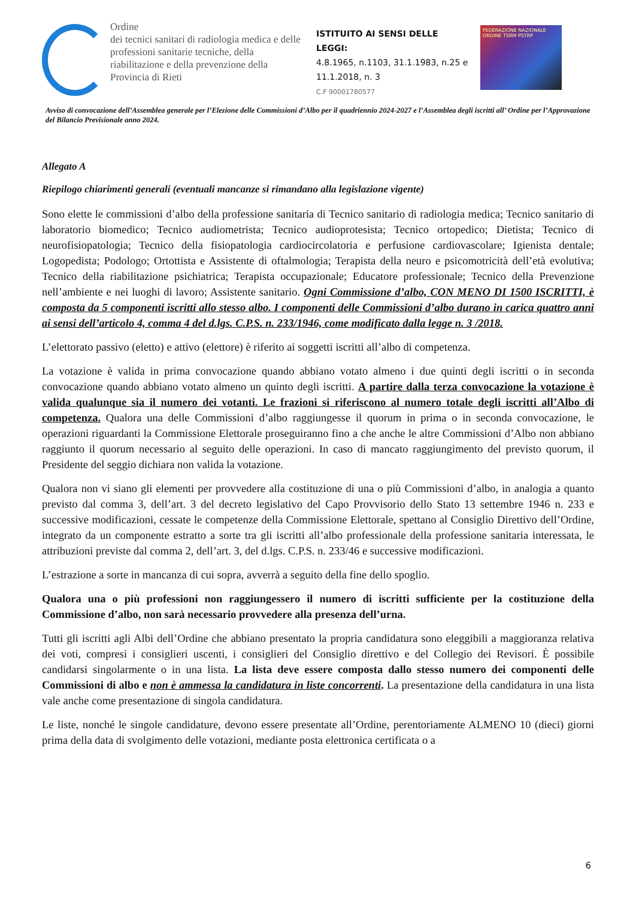Ordine
dei tecnici sanitari di radiologia medica e delle professioni sanitarie tecniche, della riabilitazione e della prevenzione della Provincia di Rieti
ISTITUITO AI SENSI DELLE LEGGI:
4.8.1965, n.1103, 31.1.1983, n.25 e 11.1.2018, n. 3
C.F 90001780577
FEDERAZIONE NAZIONALE
ORDINE TSRM PSTRP
Avviso di convocazione dell’Assemblea generale per l’Elezione delle Commissioni d’Albo per il quadriennio 2024-2027 e l’Assemblea degli iscritti all’ Ordine per l’Approvazione del Bilancio Previsionale anno 2024.
Allegato A
Riepilogo chiarimenti generali (eventuali mancanze si rimandano alla legislazione vigente)
Sono elette le commissioni d’albo della professione sanitaria di Tecnico sanitario di radiologia medica; Tecnico sanitario di laboratorio biomedico; Tecnico audiometrista; Tecnico audioprotesista; Tecnico ortopedico; Dietista; Tecnico di neurofisiopatologia; Tecnico della fisiopatologia cardiocircolatoria e perfusione cardiovascolare; Igienista dentale; Logopedista; Podologo; Ortottista e Assistente di oftalmologia; Terapista della neuro e psicomotricità dell’età evolutiva; Tecnico della riabilitazione psichiatrica; Terapista occupazionale; Educatore professionale; Tecnico della Prevenzione nell’ambiente e nei luoghi di lavoro; Assistente sanitario. Ogni Commissione d’albo, CON MENO DI 1500 ISCRITTI, è composta da 5 componenti iscritti allo stesso albo. I componenti delle Commissioni d’albo durano in carica quattro anni ai sensi dell’articolo 4, comma 4 del d.lgs. C.P.S. n. 233/1946, come modificato dalla legge n. 3 /2018.
L’elettorato passivo (eletto) e attivo (elettore) è riferito ai soggetti iscritti all’albo di competenza.
La votazione è valida in prima convocazione quando abbiano votato almeno i due quinti degli iscritti o in seconda convocazione quando abbiano votato almeno un quinto degli iscritti. A partire dalla terza convocazione la votazione è valida qualunque sia il numero dei votanti. Le frazioni si riferiscono al numero totale degli iscritti all’Albo di competenza. Qualora una delle Commissioni d’albo raggiungesse il quorum in prima o in seconda convocazione, le operazioni riguardanti la Commissione Elettorale proseguiranno fino a che anche le altre Commissioni d’Albo non abbiano raggiunto il quorum necessario al seguito delle operazioni. In caso di mancato raggiungimento del previsto quorum, il Presidente del seggio dichiara non valida la votazione.
Qualora non vi siano gli elementi per provvedere alla costituzione di una o più Commissioni d’albo, in analogia a quanto previsto dal comma 3, dell’art. 3 del decreto legislativo del Capo Provvisorio dello Stato 13 settembre 1946 n. 233 e successive modificazioni, cessate le competenze della Commissione Elettorale, spettano al Consiglio Direttivo dell’Ordine, integrato da un componente estratto a sorte tra gli iscritti all’albo professionale della professione sanitaria interessata, le attribuzioni previste dal comma 2, dell’art. 3, del d.lgs. C.P.S. n. 233/46 e successive modificazioni.
L’estrazione a sorte in mancanza di cui sopra, avverrà a seguito della fine dello spoglio.
Qualora una o più professioni non raggiungessero il numero di iscritti sufficiente per la costituzione della Commissione d’albo, non sarà necessario provvedere alla presenza dell’urna.
Tutti gli iscritti agli Albi dell’Ordine che abbiano presentato la propria candidatura sono eleggibili a maggioranza relativa dei voti, compresi i consiglieri uscenti, i consiglieri del Consiglio direttivo e del Collegio dei Revisori. È possibile candidarsi singolarmente o in una lista. La lista deve essere composta dallo stesso numero dei componenti delle Commissioni di albo e non è ammessa la candidatura in liste concorrenti. La presentazione della candidatura in una lista vale anche come presentazione di singola candidatura.
Le liste, nonché le singole candidature, devono essere presentate all’Ordine, perentoriamente ALMENO 10 (dieci) giorni prima della data di svolgimento delle votazioni, mediante posta elettronica certificata o a
6